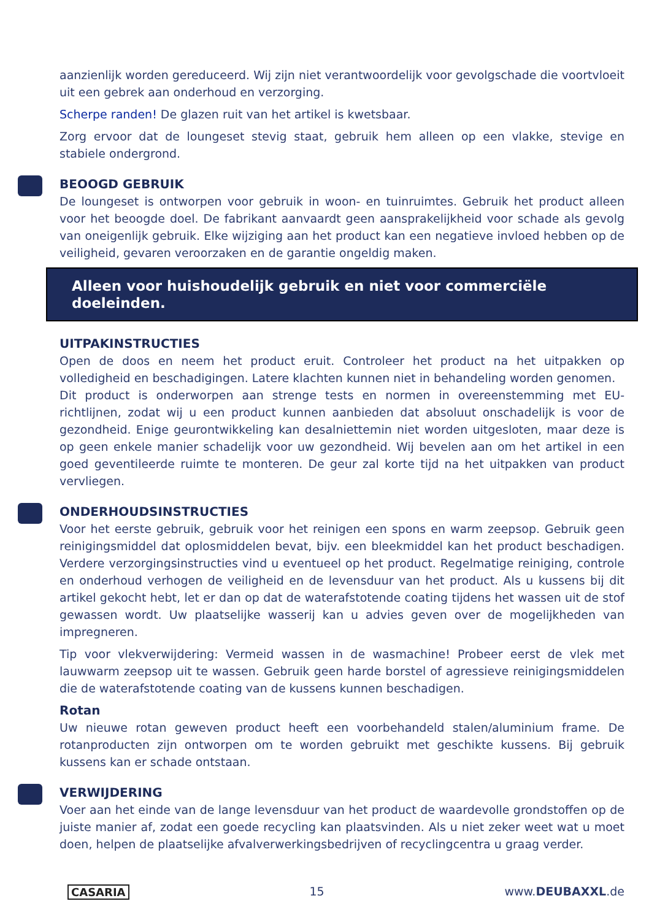aanzienlijk worden gereduceerd. Wij zijn niet verantwoordelijk voor gevolgschade die voortvloeit uit een gebrek aan onderhoud en verzorging.
Scherpe randen! De glazen ruit van het artikel is kwetsbaar.
Zorg ervoor dat de loungeset stevig staat, gebruik hem alleen op een vlakke, stevige en stabiele ondergrond.
BEOOGD GEBRUIK
De loungeset is ontworpen voor gebruik in woon- en tuinruimtes. Gebruik het product alleen voor het beoogde doel. De fabrikant aanvaardt geen aansprakelijkheid voor schade als gevolg van oneigenlijk gebruik. Elke wijziging aan het product kan een negatieve invloed hebben op de veiligheid, gevaren veroorzaken en de garantie ongeldig maken.
Alleen voor huishoudelijk gebruik en niet voor commerciële doeleinden.
UITPAKINSTRUCTIES
Open de doos en neem het product eruit. Controleer het product na het uitpakken op volledigheid en beschadigingen. Latere klachten kunnen niet in behandeling worden genomen.
Dit product is onderworpen aan strenge tests en normen in overeenstemming met EU-richtlijnen, zodat wij u een product kunnen aanbieden dat absoluut onschadelijk is voor de gezondheid. Enige geurontwikkeling kan desalniettemin niet worden uitgesloten, maar deze is op geen enkele manier schadelijk voor uw gezondheid. Wij bevelen aan om het artikel in een goed geventileerde ruimte te monteren. De geur zal korte tijd na het uitpakken van product vervliegen.
ONDERHOUDSINSTRUCTIES
Voor het eerste gebruik, gebruik voor het reinigen een spons en warm zeepsop. Gebruik geen reinigingsmiddel dat oplosmiddelen bevat, bijv. een bleekmiddel kan het product beschadigen. Verdere verzorgingsinstructies vind u eventueel op het product. Regelmatige reiniging, controle en onderhoud verhogen de veiligheid en de levensduur van het product. Als u kussens bij dit artikel gekocht hebt, let er dan op dat de waterafstotende coating tijdens het wassen uit de stof gewassen wordt. Uw plaatselijke wasserij kan u advies geven over de mogelijkheden van impregneren.
Tip voor vlekverwijdering: Vermeid wassen in de wasmachine! Probeer eerst de vlek met lauwwarm zeepsop uit te wassen. Gebruik geen harde borstel of agressieve reinigingsmiddelen die de waterafstotende coating van de kussens kunnen beschadigen.
Rotan
Uw nieuwe rotan geweven product heeft een voorbehandeld stalen/aluminium frame. De rotanproducten zijn ontworpen om te worden gebruikt met geschikte kussens. Bij gebruik kussens kan er schade ontstaan.
VERWIJDERING
Voer aan het einde van de lange levensduur van het product de waardevolle grondstoffen op de juiste manier af, zodat een goede recycling kan plaatsvinden. Als u niet zeker weet wat u moet doen, helpen de plaatselijke afvalverwerkingsbedrijven of recyclingcentra u graag verder.
CASARIA 15 www.DEUBAXXL.de